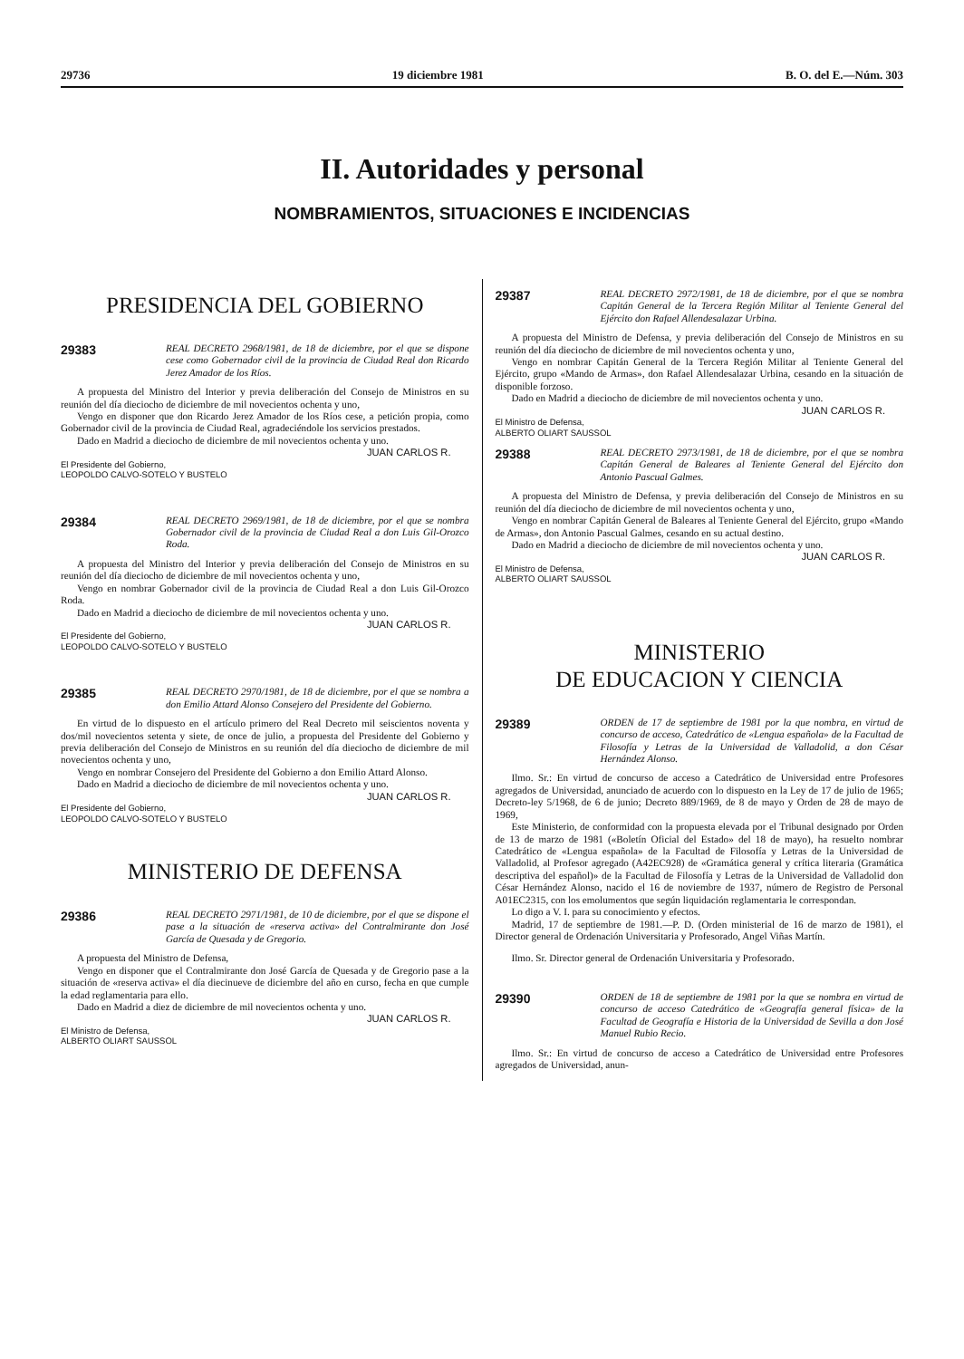29736 19 diciembre 1981 B. O. del E.—Núm. 303
II. Autoridades y personal
NOMBRAMIENTOS, SITUACIONES E INCIDENCIAS
PRESIDENCIA DEL GOBIERNO
29383
REAL DECRETO 2968/1981, de 18 de diciembre, por el que se dispone cese como Gobernador civil de la provincia de Ciudad Real don Ricardo Jerez Amador de los Ríos.
A propuesta del Ministro del Interior y previa deliberación del Consejo de Ministros en su reunión del día dieciocho de diciembre de mil novecientos ochenta y uno,
Vengo en disponer que don Ricardo Jerez Amador de los Ríos cese, a petición propia, como Gobernador civil de la provincia de Ciudad Real, agradeciéndole los servicios prestados.
Dado en Madrid a dieciocho de diciembre de mil novecientos ochenta y uno.
JUAN CARLOS R.
El Presidente del Gobierno,
LEOPOLDO CALVO-SOTELO Y BUSTELO
29384
REAL DECRETO 2969/1981, de 18 de diciembre, por el que se nombra Gobernador civil de la provincia de Ciudad Real a don Luis Gil-Orozco Roda.
A propuesta del Ministro del Interior y previa deliberación del Consejo de Ministros en su reunión del día dieciocho de diciembre de mil novecientos ochenta y uno,
Vengo en nombrar Gobernador civil de la provincia de Ciudad Real a don Luis Gil-Orozco Roda.
Dado en Madrid a dieciocho de diciembre de mil novecientos ochenta y uno.
JUAN CARLOS R.
El Presidente del Gobierno,
LEOPOLDO CALVO-SOTELO Y BUSTELO
29385
REAL DECRETO 2970/1981, de 18 de diciembre, por el que se nombra a don Emilio Attard Alonso Consejero del Presidente del Gobierno.
En virtud de lo dispuesto en el artículo primero del Real Decreto mil seiscientos noventa y dos/mil novecientos setenta y siete, de once de julio, a propuesta del Presidente del Gobierno y previa deliberación del Consejo de Ministros en su reunión del día dieciocho de diciembre de mil novecientos ochenta y uno,
Vengo en nombrar Consejero del Presidente del Gobierno a don Emilio Attard Alonso.
Dado en Madrid a dieciocho de diciembre de mil novecientos ochenta y uno.
JUAN CARLOS R.
El Presidente del Gobierno,
LEOPOLDO CALVO-SOTELO Y BUSTELO
MINISTERIO DE DEFENSA
29386
REAL DECRETO 2971/1981, de 10 de diciembre, por el que se dispone el pase a la situación de «reserva activa» del Contralmirante don José García de Quesada y de Gregorio.
A propuesta del Ministro de Defensa,
Vengo en disponer que el Contralmirante don José García de Quesada y de Gregorio pase a la situación de «reserva activa» el día diecinueve de diciembre del año en curso, fecha en que cumple la edad reglamentaria para ello.
Dado en Madrid a diez de diciembre de mil novecientos ochenta y uno.
JUAN CARLOS R.
El Ministro de Defensa,
ALBERTO OLIART SAUSSOL
29387
REAL DECRETO 2972/1981, de 18 de diciembre, por el que se nombra Capitán General de la Tercera Región Militar al Teniente General del Ejército don Rafael Allendesalazar Urbina.
A propuesta del Ministro de Defensa, y previa deliberación del Consejo de Ministros en su reunión del día dieciocho de diciembre de mil novecientos ochenta y uno,
Vengo en nombrar Capitán General de la Tercera Región Militar al Teniente General del Ejército, grupo «Mando de Armas», don Rafael Allendesalazar Urbina, cesando en la situación de disponible forzoso.
Dado en Madrid a dieciocho de diciembre de mil novecientos ochenta y uno.
JUAN CARLOS R.
El Ministro de Defensa,
ALBERTO OLIART SAUSSOL
29388
REAL DECRETO 2973/1981, de 18 de diciembre, por el que se nombra Capitán General de Baleares al Teniente General del Ejército don Antonio Pascual Galmes.
A propuesta del Ministro de Defensa, y previa deliberación del Consejo de Ministros en su reunión del día dieciocho de diciembre de mil novecientos ochenta y uno,
Vengo en nombrar Capitán General de Baleares al Teniente General del Ejército, grupo «Mando de Armas», don Antonio Pascual Galmes, cesando en su actual destino.
Dado en Madrid a dieciocho de diciembre de mil novecientos ochenta y uno.
JUAN CARLOS R.
El Ministro de Defensa,
ALBERTO OLIART SAUSSOL
MINISTERIO
DE EDUCACION Y CIENCIA
29389
ORDEN de 17 de septiembre de 1981 por la que nombra, en virtud de concurso de acceso, Catedrático de «Lengua española» de la Facultad de Filosofía y Letras de la Universidad de Valladolid, a don César Hernández Alonso.
Ilmo. Sr.: En virtud de concurso de acceso a Catedrático de Universidad entre Profesores agregados de Universidad, anunciado de acuerdo con lo dispuesto en la Ley de 17 de julio de 1965; Decreto-ley 5/1968, de 6 de junio; Decreto 889/1969, de 8 de mayo y Orden de 28 de mayo de 1969,
Este Ministerio, de conformidad con la propuesta elevada por el Tribunal designado por Orden de 13 de marzo de 1981 («Boletín Oficial del Estado» del 18 de mayo), ha resuelto nombrar Catedrático de «Lengua española» de la Facultad de Filosofía y Letras de la Universidad de Valladolid, al Profesor agregado (A42EC928) de «Gramática general y crítica literaria (Gramática descriptiva del español)» de la Facultad de Filosofía y Letras de la Universidad de Valladolid don César Hernández Alonso, nacido el 16 de noviembre de 1937, número de Registro de Personal A01EC2315, con los emolumentos que según liquidación reglamentaria le correspondan.
Lo digo a V. I. para su conocimiento y efectos.
Madrid, 17 de septiembre de 1981.—P. D. (Orden ministerial de 16 de marzo de 1981), el Director general de Ordenación Universitaria y Profesorado, Angel Viñas Martín.
Ilmo. Sr. Director general de Ordenación Universitaria y Profesorado.
29390
ORDEN de 18 de septiembre de 1981 por la que se nombra en virtud de concurso de acceso Catedrático de «Geografía general física» de la Facultad de Geografía e Historia de la Universidad de Sevilla a don José Manuel Rubio Recio.
Ilmo. Sr.: En virtud de concurso de acceso a Catedrático de Universidad entre Profesores agregados de Universidad, anun-